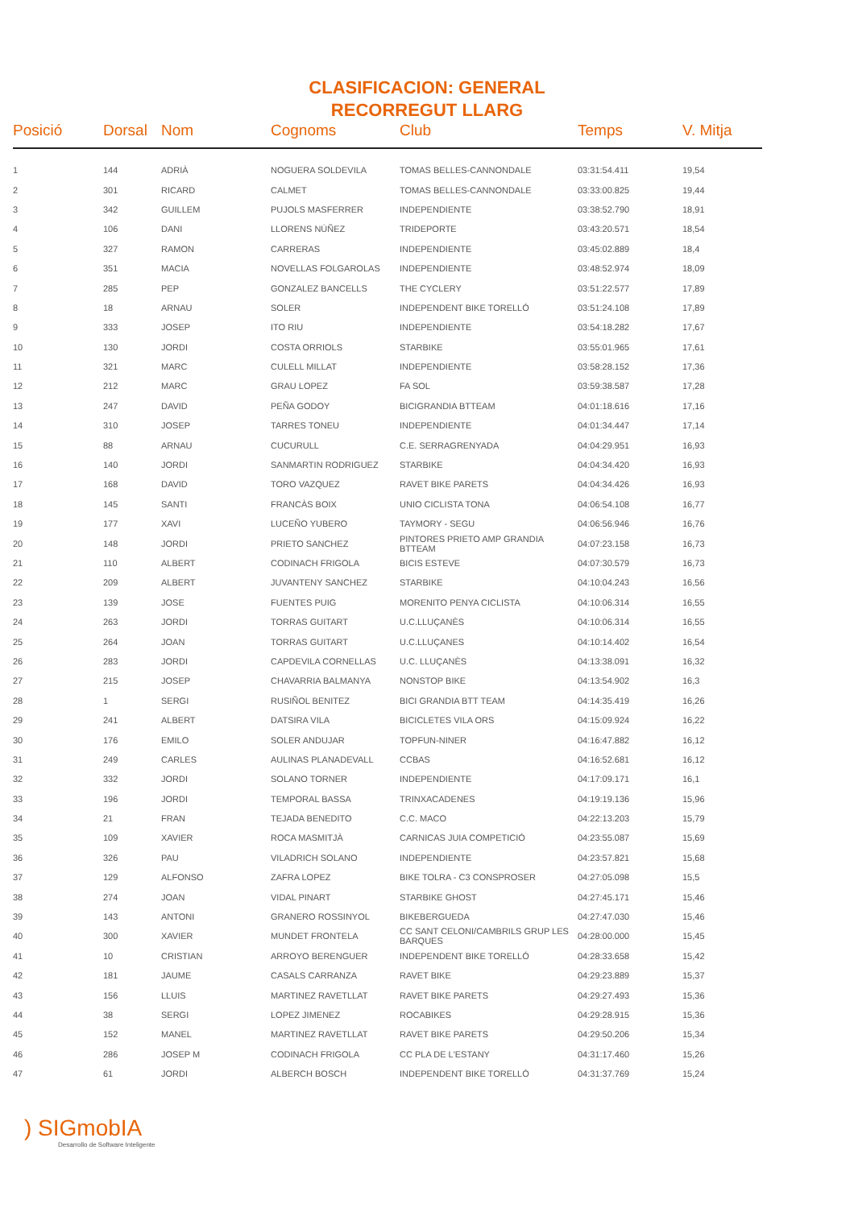CLASIFICACION: GENERAL
RECORREGUT LLARG
| Posició | Dorsal | Nom | Cognoms | Club | Temps | V. Mitja |
| --- | --- | --- | --- | --- | --- | --- |
| 1 | 144 | ADRIÀ | NOGUERA SOLDEVILA | TOMAS BELLES-CANNONDALE | 03:31:54.411 | 19,54 |
| 2 | 301 | RICARD | CALMET | TOMAS BELLES-CANNONDALE | 03:33:00.825 | 19,44 |
| 3 | 342 | GUILLEM | PUJOLS MASFERRER | INDEPENDIENTE | 03:38:52.790 | 18,91 |
| 4 | 106 | DANI | LLORENS NÚÑEZ | TRIDEPORTE | 03:43:20.571 | 18,54 |
| 5 | 327 | RAMON | CARRERAS | INDEPENDIENTE | 03:45:02.889 | 18,4 |
| 6 | 351 | MACIA | NOVELLAS FOLGAROLAS | INDEPENDIENTE | 03:48:52.974 | 18,09 |
| 7 | 285 | PEP | GONZALEZ BANCELLS | THE CYCLERY | 03:51:22.577 | 17,89 |
| 8 | 18 | ARNAU | SOLER | INDEPENDENT BIKE TORELLÓ | 03:51:24.108 | 17,89 |
| 9 | 333 | JOSEP | ITO RIU | INDEPENDIENTE | 03:54:18.282 | 17,67 |
| 10 | 130 | JORDI | COSTA ORRIOLS | STARBIKE | 03:55:01.965 | 17,61 |
| 11 | 321 | MARC | CULELL MILLAT | INDEPENDIENTE | 03:58:28.152 | 17,36 |
| 12 | 212 | MARC | GRAU LOPEZ | FA SOL | 03:59:38.587 | 17,28 |
| 13 | 247 | DAVID | PEÑA GODOY | BICIGRANDIA BTTEAM | 04:01:18.616 | 17,16 |
| 14 | 310 | JOSEP | TARRES TONEU | INDEPENDIENTE | 04:01:34.447 | 17,14 |
| 15 | 88 | ARNAU | CUCURULL | C.E. SERRAGRENYADA | 04:04:29.951 | 16,93 |
| 16 | 140 | JORDI | SANMARTIN RODRIGUEZ | STARBIKE | 04:04:34.420 | 16,93 |
| 17 | 168 | DAVID | TORO VAZQUEZ | RAVET BIKE PARETS | 04:04:34.426 | 16,93 |
| 18 | 145 | SANTI | FRANCÀS BOIX | UNIO CICLISTA TONA | 04:06:54.108 | 16,77 |
| 19 | 177 | XAVI | LUCEÑO YUBERO | TAYMORY - SEGU | 04:06:56.946 | 16,76 |
| 20 | 148 | JORDI | PRIETO SANCHEZ | PINTORES PRIETO AMP GRANDIA BTTEAM | 04:07:23.158 | 16,73 |
| 21 | 110 | ALBERT | CODINACH FRIGOLA | BICIS ESTEVE | 04:07:30.579 | 16,73 |
| 22 | 209 | ALBERT | JUVANTENY SANCHEZ | STARBIKE | 04:10:04.243 | 16,56 |
| 23 | 139 | JOSE | FUENTES PUIG | MORENITO PENYA CICLISTA | 04:10:06.314 | 16,55 |
| 24 | 263 | JORDI | TORRAS GUITART | U.C.LLUÇANÈS | 04:10:06.314 | 16,55 |
| 25 | 264 | JOAN | TORRAS GUITART | U.C.LLUÇANES | 04:10:14.402 | 16,54 |
| 26 | 283 | JORDI | CAPDEVILA CORNELLAS | U.C. LLUÇANÈS | 04:13:38.091 | 16,32 |
| 27 | 215 | JOSEP | CHAVARRIA BALMANYA | NONSTOP BIKE | 04:13:54.902 | 16,3 |
| 28 | 1 | SERGI | RUSIÑOL BENITEZ | BICI GRANDIA BTT TEAM | 04:14:35.419 | 16,26 |
| 29 | 241 | ALBERT | DATSIRA VILA | BICICLETES VILA ORS | 04:15:09.924 | 16,22 |
| 30 | 176 | EMILO | SOLER ANDUJAR | TOPFUN-NINER | 04:16:47.882 | 16,12 |
| 31 | 249 | CARLES | AULINAS PLANADEVALL | CCBAS | 04:16:52.681 | 16,12 |
| 32 | 332 | JORDI | SOLANO TORNER | INDEPENDIENTE | 04:17:09.171 | 16,1 |
| 33 | 196 | JORDI | TEMPORAL BASSA | TRINXACADENES | 04:19:19.136 | 15,96 |
| 34 | 21 | FRAN | TEJADA BENEDITO | C.C. MACO | 04:22:13.203 | 15,79 |
| 35 | 109 | XAVIER | ROCA MASMITJÀ | CARNICAS JUIA COMPETICIÓ | 04:23:55.087 | 15,69 |
| 36 | 326 | PAU | VILADRICH SOLANO | INDEPENDIENTE | 04:23:57.821 | 15,68 |
| 37 | 129 | ALFONSO | ZAFRA LOPEZ | BIKE TOLRA - C3 CONSPROSER | 04:27:05.098 | 15,5 |
| 38 | 274 | JOAN | VIDAL PINART | STARBIKE GHOST | 04:27:45.171 | 15,46 |
| 39 | 143 | ANTONI | GRANERO ROSSINYOL | BIKEBERGUEDA | 04:27:47.030 | 15,46 |
| 40 | 300 | XAVIER | MUNDET FRONTELA | CC SANT CELONI/CAMBRILS GRUP LES BARQUES | 04:28:00.000 | 15,45 |
| 41 | 10 | CRISTIAN | ARROYO BERENGUER | INDEPENDENT BIKE TORELLÓ | 04:28:33.658 | 15,42 |
| 42 | 181 | JAUME | CASALS CARRANZA | RAVET BIKE | 04:29:23.889 | 15,37 |
| 43 | 156 | LLUIS | MARTINEZ RAVETLLAT | RAVET BIKE PARETS | 04:29:27.493 | 15,36 |
| 44 | 38 | SERGI | LOPEZ JIMENEZ | ROCABIKES | 04:29:28.915 | 15,36 |
| 45 | 152 | MANEL | MARTINEZ RAVETLLAT | RAVET BIKE PARETS | 04:29:50.206 | 15,34 |
| 46 | 286 | JOSEP M | CODINACH FRIGOLA | CC PLA DE L'ESTANY | 04:31:17.460 | 15,26 |
| 47 | 61 | JORDI | ALBERCH BOSCH | INDEPENDENT BIKE TORELLÓ | 04:31:37.769 | 15,24 |
) SIGmobIA
Desarrollo de Software Inteligente